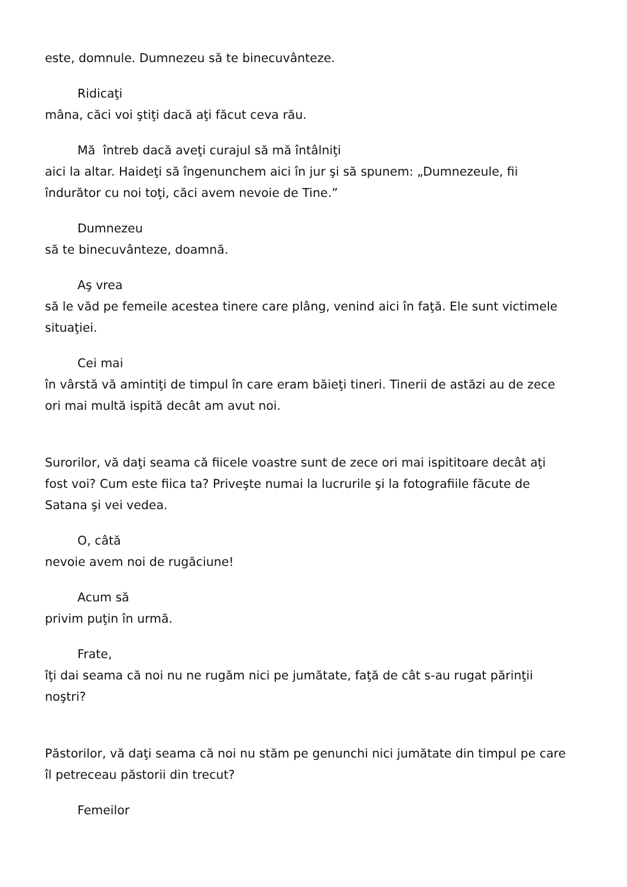este, domnule. Dumnezeu să te binecuvânteze.
Ridicaţi
mâna, căci voi ştiţi dacă aţi făcut ceva rău.
Mă întreb dacă aveţi curajul să mă întâlniţi
aici la altar. Haideţi să îngenunchem aici în jur şi să spunem: „Dumnezeule, fii îndurător cu noi toţi, căci avem nevoie de Tine.”
Dumnezeu
să te binecuvânteze, doamnă.
Aş vrea
să le văd pe femeile acestea tinere care plâng, venind aici în faţă. Ele sunt victimele situaţiei.
Cei mai
în vârstă vă amintiţi de timpul în care eram băieţi tineri. Tinerii de astăzi au de zece ori mai multă ispită decât am avut noi.
Surorilor, vă daţi seama că fiicele voastre sunt de zece ori mai ispititoare decât aţi fost voi? Cum este fiica ta? Priveşte numai la lucrurile şi la fotografiile făcute de Satana şi vei vedea.
O, câtă
nevoie avem noi de rugăciune!
Acum să
privim puţin în urmă.
Frate,
îţi dai seama că noi nu ne rugăm nici pe jumătate, faţă de cât s-au rugat părinţii noştri?
Păstorilor, vă daţi seama că noi nu stăm pe genunchi nici jumătate din timpul pe care îl petreceau păstorii din trecut?
Femeilor